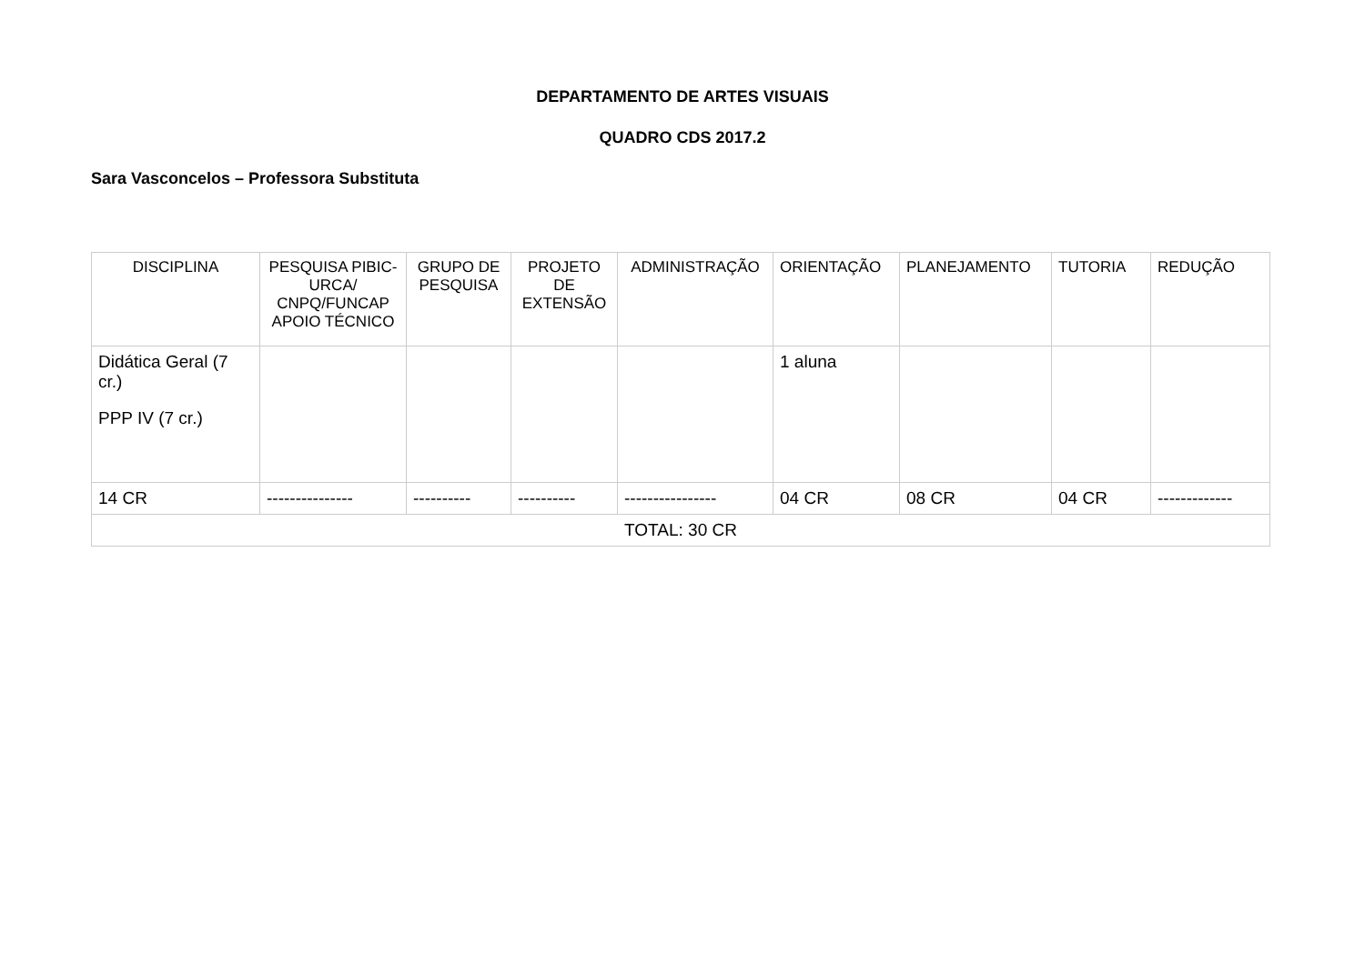DEPARTAMENTO DE ARTES VISUAIS
QUADRO CDS 2017.2
Sara Vasconcelos – Professora Substituta
| DISCIPLINA | PESQUISA PIBIC-URCA/ CNPQ/FUNCAP APOIO TÉCNICO | GRUPO DE PESQUISA | PROJETO DE EXTENSÃO | ADMINISTRAÇÃO | ORIENTAÇÃO | PLANEJAMENTO | TUTORIA | REDUÇÃO |
| --- | --- | --- | --- | --- | --- | --- | --- | --- |
| Didática Geral (7 cr.) PPP IV (7 cr.) | | | | | 1 aluna | | | |
| 14 CR | --------------- | ---------- | ---------- | ---------------- | 04 CR | 08 CR | 04 CR | ------------- |
| TOTAL: 30 CR | | | | | | | | |